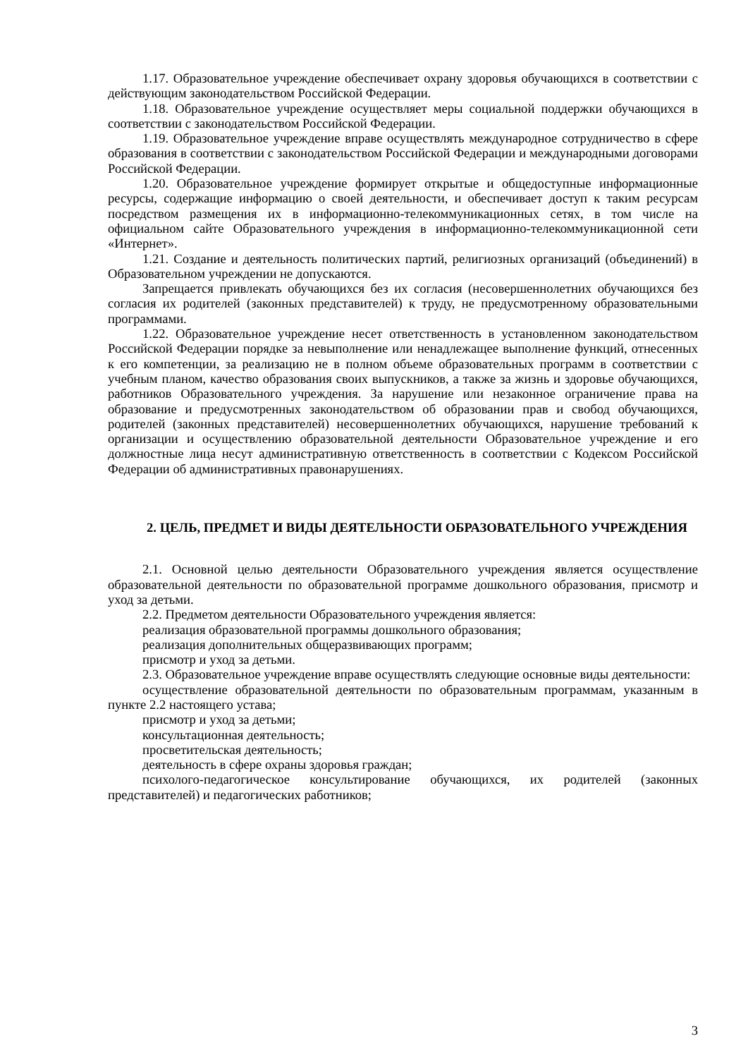1.17. Образовательное учреждение обеспечивает охрану здоровья обучающихся в соответствии с действующим законодательством Российской Федерации.
1.18. Образовательное учреждение осуществляет меры социальной поддержки обучающихся в соответствии с законодательством Российской Федерации.
1.19. Образовательное учреждение вправе осуществлять международное сотрудничество в сфере образования в соответствии с законодательством Российской Федерации и международными договорами Российской Федерации.
1.20. Образовательное учреждение формирует открытые и общедоступные информационные ресурсы, содержащие информацию о своей деятельности, и обеспечивает доступ к таким ресурсам посредством размещения их в информационно-телекоммуникационных сетях, в том числе на официальном сайте Образовательного учреждения в информационно-телекоммуникационной сети «Интернет».
1.21. Создание и деятельность политических партий, религиозных организаций (объединений) в Образовательном учреждении не допускаются.
Запрещается привлекать обучающихся без их согласия (несовершеннолетних обучающихся без согласия их родителей (законных представителей) к труду, не предусмотренному образовательными программами.
1.22. Образовательное учреждение несет ответственность в установленном законодательством Российской Федерации порядке за невыполнение или ненадлежащее выполнение функций, отнесенных к его компетенции, за реализацию не в полном объеме образовательных программ в соответствии с учебным планом, качество образования своих выпускников, а также за жизнь и здоровье обучающихся, работников Образовательного учреждения. За нарушение или незаконное ограничение права на образование и предусмотренных законодательством об образовании прав и свобод обучающихся, родителей (законных представителей) несовершеннолетних обучающихся, нарушение требований к организации и осуществлению образовательной деятельности Образовательное учреждение и его должностные лица несут административную ответственность в соответствии с Кодексом Российской Федерации об административных правонарушениях.
2. ЦЕЛЬ, ПРЕДМЕТ И ВИДЫ ДЕЯТЕЛЬНОСТИ ОБРАЗОВАТЕЛЬНОГО УЧРЕЖДЕНИЯ
2.1. Основной целью деятельности Образовательного учреждения является осуществление образовательной деятельности по образовательной программе дошкольного образования, присмотр и уход за детьми.
2.2. Предметом деятельности Образовательного учреждения является:
реализация образовательной программы дошкольного образования;
реализация дополнительных общеразвивающих программ;
присмотр и уход за детьми.
2.3. Образовательное учреждение вправе осуществлять следующие основные виды деятельности:
осуществление образовательной деятельности по образовательным программам, указанным в пункте 2.2 настоящего устава;
присмотр и уход за детьми;
консультационная деятельность;
просветительская деятельность;
деятельность в сфере охраны здоровья граждан;
психолого-педагогическое консультирование обучающихся, их родителей (законных представителей) и педагогических работников;
3